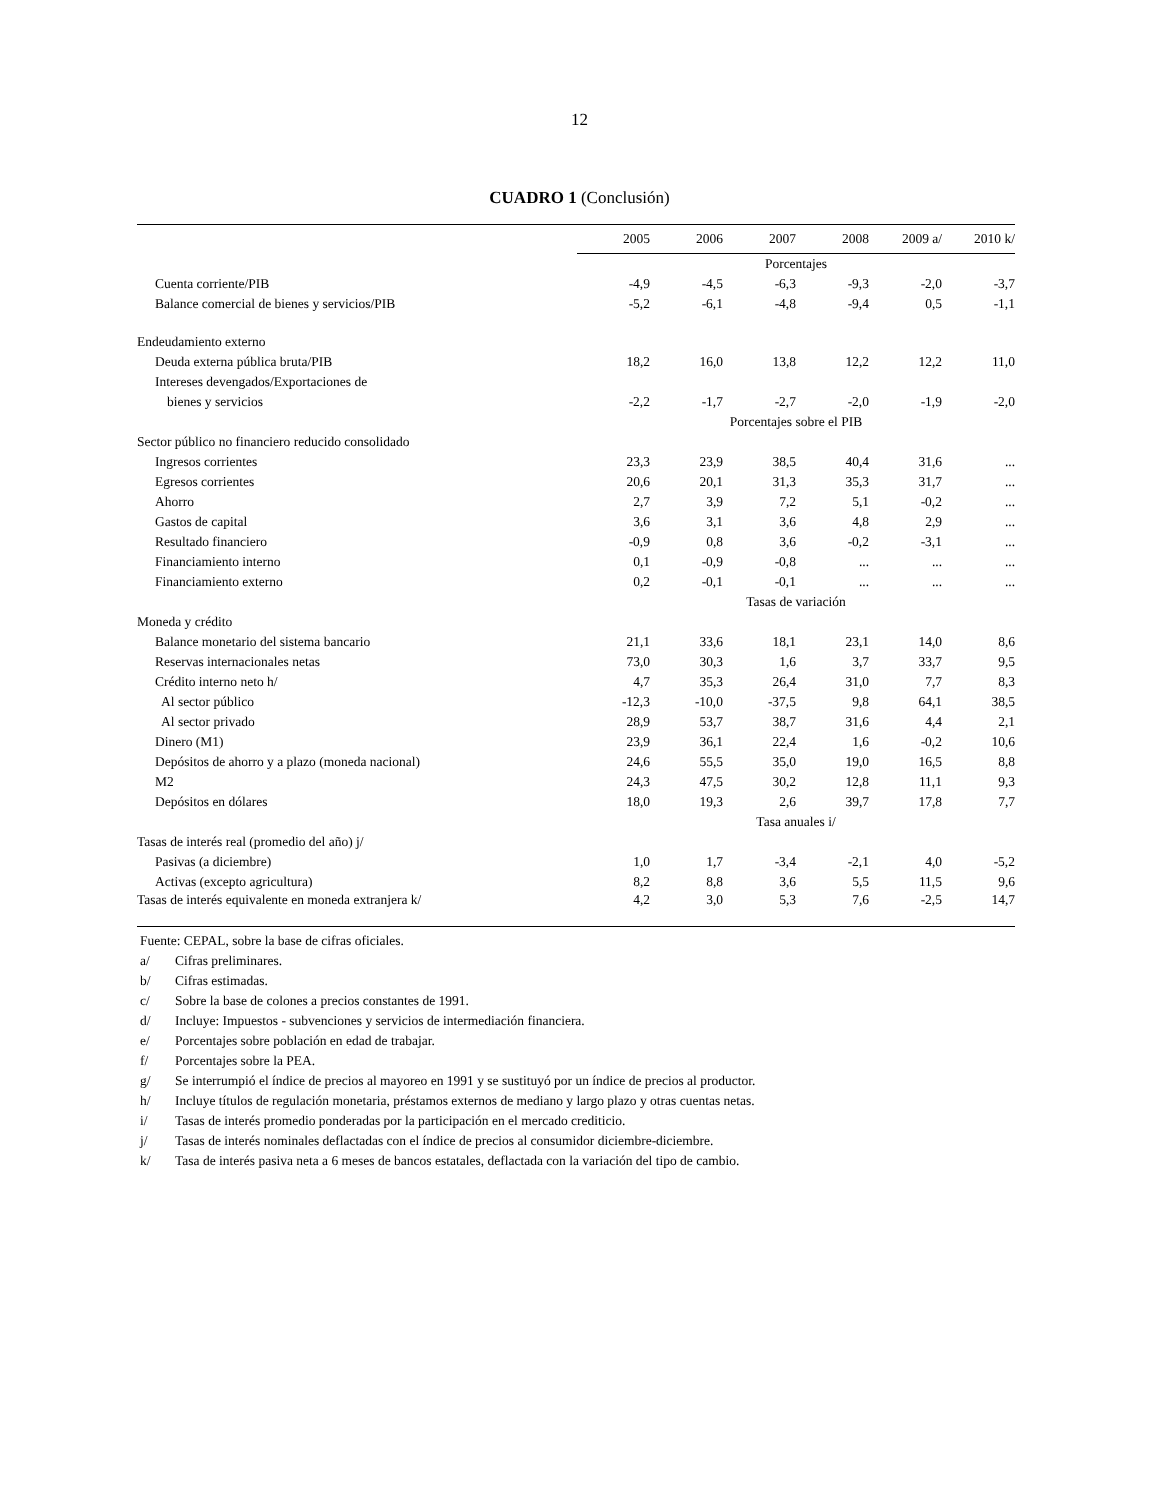12
CUADRO 1 (Conclusión)
| | 2005 | 2006 | 2007 | 2008 | 2009 a/ | 2010 k/ |
| | Porcentajes | | | | | |
| Cuenta corriente/PIB | -4,9 | -4,5 | -6,3 | -9,3 | -2,0 | -3,7 |
| Balance comercial de bienes y servicios/PIB | -5,2 | -6,1 | -4,8 | -9,4 | 0,5 | -1,1 |
| Endeudamiento externo | | | | | | |
| Deuda externa pública bruta/PIB | 18,2 | 16,0 | 13,8 | 12,2 | 12,2 | 11,0 |
| Intereses devengados/Exportaciones de | | | | | | |
| bienes y servicios | -2,2 | -1,7 | -2,7 | -2,0 | -1,9 | -2,0 |
| | Porcentajes sobre el PIB | | | | | |
| Sector público no financiero reducido consolidado | | | | | | |
| Ingresos corrientes | 23,3 | 23,9 | 38,5 | 40,4 | 31,6 | ... |
| Egresos corrientes | 20,6 | 20,1 | 31,3 | 35,3 | 31,7 | ... |
| Ahorro | 2,7 | 3,9 | 7,2 | 5,1 | -0,2 | ... |
| Gastos de capital | 3,6 | 3,1 | 3,6 | 4,8 | 2,9 | ... |
| Resultado financiero | -0,9 | 0,8 | 3,6 | -0,2 | -3,1 | ... |
| Financiamiento interno | 0,1 | -0,9 | -0,8 | ... | ... | ... |
| Financiamiento externo | 0,2 | -0,1 | -0,1 | ... | ... | ... |
| | Tasas de variación | | | | | |
| Moneda y crédito | | | | | | |
| Balance monetario del sistema bancario | 21,1 | 33,6 | 18,1 | 23,1 | 14,0 | 8,6 |
| Reservas internacionales netas | 73,0 | 30,3 | 1,6 | 3,7 | 33,7 | 9,5 |
| Crédito interno neto h/ | 4,7 | 35,3 | 26,4 | 31,0 | 7,7 | 8,3 |
| Al sector público | -12,3 | -10,0 | -37,5 | 9,8 | 64,1 | 38,5 |
| Al sector privado | 28,9 | 53,7 | 38,7 | 31,6 | 4,4 | 2,1 |
| Dinero (M1) | 23,9 | 36,1 | 22,4 | 1,6 | -0,2 | 10,6 |
| Depósitos de ahorro y a plazo (moneda nacional) | 24,6 | 55,5 | 35,0 | 19,0 | 16,5 | 8,8 |
| M2 | 24,3 | 47,5 | 30,2 | 12,8 | 11,1 | 9,3 |
| Depósitos en dólares | 18,0 | 19,3 | 2,6 | 39,7 | 17,8 | 7,7 |
| | Tasa anuales i/ | | | | | |
| Tasas de interés real (promedio del año) j/ | | | | | | |
| Pasivas (a diciembre) | 1,0 | 1,7 | -3,4 | -2,1 | 4,0 | -5,2 |
| Activas (excepto agricultura) | 8,2 | 8,8 | 3,6 | 5,5 | 11,5 | 9,6 |
| Tasas de interés equivalente en moneda extranjera k/ | 4,2 | 3,0 | 5,3 | 7,6 | -2,5 | 14,7 |
Fuente: CEPAL, sobre la base de cifras oficiales.
a/ Cifras preliminares.
b/ Cifras estimadas.
c/ Sobre la base de colones a precios constantes de 1991.
d/ Incluye: Impuestos - subvenciones y servicios de intermediación financiera.
e/ Porcentajes sobre población en edad de trabajar.
f/ Porcentajes sobre la PEA.
g/ Se interrumpió el índice de precios al mayoreo en 1991 y se sustituyó por un índice de precios al productor.
h/ Incluye títulos de regulación monetaria, préstamos externos de mediano y largo plazo y otras cuentas netas.
i/ Tasas de interés promedio ponderadas por la participación en el mercado crediticio.
j/ Tasas de interés nominales deflactadas con el índice de precios al consumidor diciembre-diciembre.
k/ Tasa de interés pasiva neta a 6 meses de bancos estatales, deflactada con la variación del tipo de cambio.